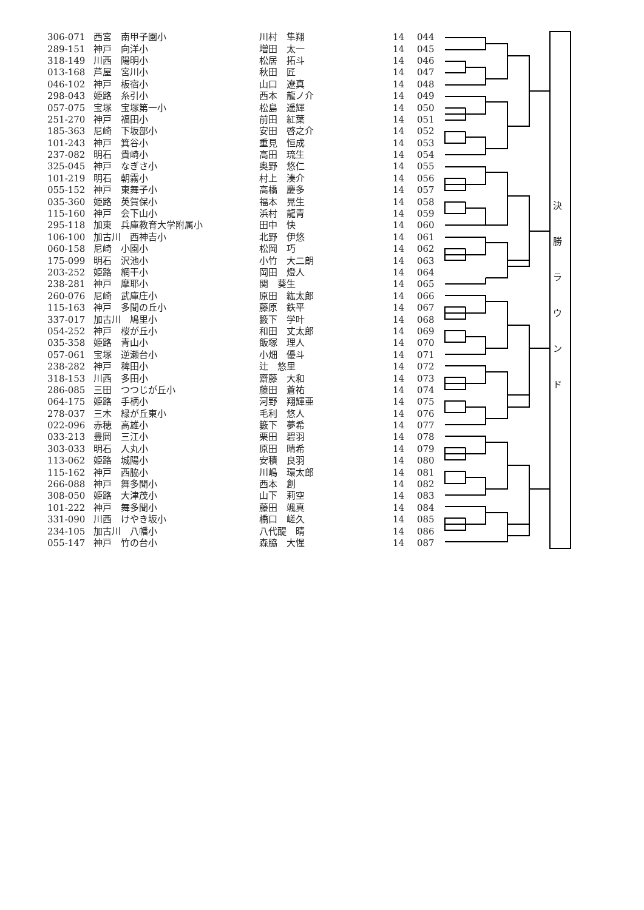| 306-071 | 西宮 南甲子園小 | 川村 隼翔 | 14 | 044 |
| 289-151 | 神戸 向洋小 | 増田 太一 | 14 | 045 |
| 318-149 | 川西 陽明小 | 松居 拓斗 | 14 | 046 |
| 013-168 | 芦屋 宮川小 | 秋田 匠 | 14 | 047 |
| 046-102 | 神戸 板宿小 | 山口 遼真 | 14 | 048 |
| 298-043 | 姫路 糸引小 | 西本 龍ノ介 | 14 | 049 |
| 057-075 | 宝塚 宝塚第一小 | 松島 遥輝 | 14 | 050 |
| 251-270 | 神戸 福田小 | 前田 紅葉 | 14 | 051 |
| 185-363 | 尼崎 下坂部小 | 安田 啓之介 | 14 | 052 |
| 101-243 | 神戸 箕谷小 | 重見 恒成 | 14 | 053 |
| 237-082 | 明石 貴崎小 | 高田 琉生 | 14 | 054 |
| 325-045 | 神戸 なぎさ小 | 奥野 悠仁 | 14 | 055 |
| 101-219 | 明石 朝霧小 | 村上 湊介 | 14 | 056 |
| 055-152 | 神戸 東舞子小 | 高橋 慶多 | 14 | 057 |
| 035-360 | 姫路 英賀保小 | 福本 晃生 | 14 | 058 |
| 115-160 | 神戸 会下山小 | 浜村 龍青 | 14 | 059 |
| 295-118 | 加東 兵庫教育大学附属小 | 田中 快 | 14 | 060 |
| 106-100 | 加古川 西神吉小 | 北野 伊悠 | 14 | 061 |
| 060-158 | 尼崎 小園小 | 松岡 巧 | 14 | 062 |
| 175-099 | 明石 沢池小 | 小竹 大二朗 | 14 | 063 |
| 203-252 | 姫路 網干小 | 岡田 燈人 | 14 | 064 |
| 238-281 | 神戸 摩耶小 | 関 葵生 | 14 | 065 |
| 260-076 | 尼崎 武庫庄小 | 原田 紘太郎 | 14 | 066 |
| 115-163 | 神戸 多聞の丘小 | 藤原 鉄平 | 14 | 067 |
| 337-017 | 加古川 鳩里小 | 籔下 学叶 | 14 | 068 |
| 054-252 | 神戸 桜が丘小 | 和田 丈太郎 | 14 | 069 |
| 035-358 | 姫路 青山小 | 飯塚 理人 | 14 | 070 |
| 057-061 | 宝塚 逆瀬台小 | 小畑 優斗 | 14 | 071 |
| 238-282 | 神戸 稗田小 | 辻 悠里 | 14 | 072 |
| 318-153 | 川西 多田小 | 齋藤 大和 | 14 | 073 |
| 286-085 | 三田 つつじが丘小 | 藤田 蒼祐 | 14 | 074 |
| 064-175 | 姫路 手柄小 | 河野 翔輝亜 | 14 | 075 |
| 278-037 | 三木 緑が丘東小 | 毛利 悠人 | 14 | 076 |
| 022-096 | 赤穂 高雄小 | 籔下 夢希 | 14 | 077 |
| 033-213 | 豊岡 三江小 | 栗田 碧羽 | 14 | 078 |
| 303-033 | 明石 人丸小 | 原田 晴希 | 14 | 079 |
| 113-062 | 姫路 城陽小 | 安積 良羽 | 14 | 080 |
| 115-162 | 神戸 西脇小 | 川嶋 環太郎 | 14 | 081 |
| 266-088 | 神戸 舞多聞小 | 西本 創 | 14 | 082 |
| 308-050 | 姫路 大津茂小 | 山下 莉空 | 14 | 083 |
| 101-222 | 神戸 舞多聞小 | 藤田 颯真 | 14 | 084 |
| 331-090 | 川西 けやき坂小 | 橋口 嵯久 | 14 | 085 |
| 234-105 | 加古川 八幡小 | 八代醍 晴 | 14 | 086 |
| 055-147 | 神戸 竹の台小 | 森脇 大惺 | 14 | 087 |
決 勝 ラ ウ ン ド